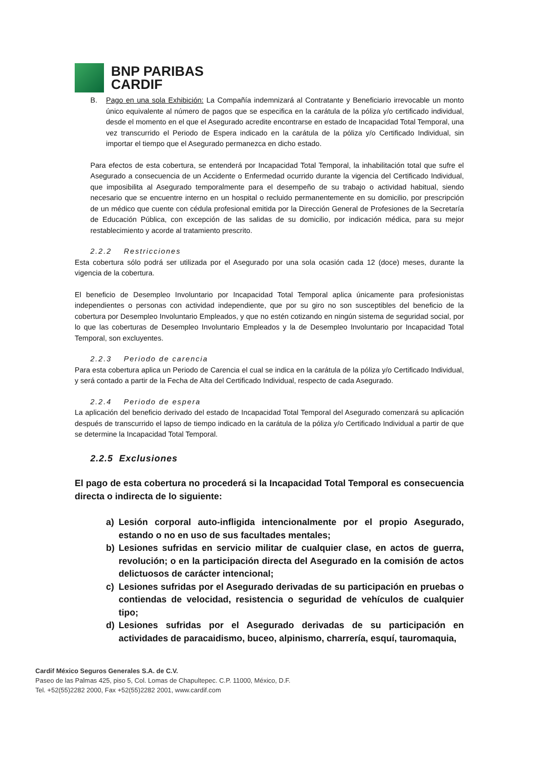BNP PARIBAS
CARDIF
B. Pago en una sola Exhibición: La Compañía indemnizará al Contratante y Beneficiario irrevocable un monto único equivalente al número de pagos que se especifica en la carátula de la póliza y/o certificado individual, desde el momento en el que el Asegurado acredite encontrarse en estado de Incapacidad Total Temporal, una vez transcurrido el Periodo de Espera indicado en la carátula de la póliza y/o Certificado Individual, sin importar el tiempo que el Asegurado permanezca en dicho estado.
Para efectos de esta cobertura, se entenderá por Incapacidad Total Temporal, la inhabilitación total que sufre el Asegurado a consecuencia de un Accidente o Enfermedad ocurrido durante la vigencia del Certificado Individual, que imposibilita al Asegurado temporalmente para el desempeño de su trabajo o actividad habitual, siendo necesario que se encuentre interno en un hospital o recluido permanentemente en su domicilio, por prescripción de un médico que cuente con cédula profesional emitida por la Dirección General de Profesiones de la Secretaría de Educación Pública, con excepción de las salidas de su domicilio, por indicación médica, para su mejor restablecimiento y acorde al tratamiento prescrito.
2.2.2 Restricciones
Esta cobertura sólo podrá ser utilizada por el Asegurado por una sola ocasión cada 12 (doce) meses, durante la vigencia de la cobertura.
El beneficio de Desempleo Involuntario por Incapacidad Total Temporal aplica únicamente para profesionistas independientes o personas con actividad independiente, que por su giro no son susceptibles del beneficio de la cobertura por Desempleo Involuntario Empleados, y que no estén cotizando en ningún sistema de seguridad social, por lo que las coberturas de Desempleo Involuntario Empleados y la de Desempleo Involuntario por Incapacidad Total Temporal, son excluyentes.
2.2.3 Periodo de carencia
Para esta cobertura aplica un Periodo de Carencia el cual se indica en la carátula de la póliza y/o Certificado Individual, y será contado a partir de la Fecha de Alta del Certificado Individual, respecto de cada Asegurado.
2.2.4 Periodo de espera
La aplicación del beneficio derivado del estado de Incapacidad Total Temporal del Asegurado comenzará su aplicación después de transcurrido el lapso de tiempo indicado en la carátula de la póliza y/o Certificado Individual a partir de que se determine la Incapacidad Total Temporal.
2.2.5 Exclusiones
El pago de esta cobertura no procederá si la Incapacidad Total Temporal es consecuencia directa o indirecta de lo siguiente:
a) Lesión corporal auto-infligida intencionalmente por el propio Asegurado, estando o no en uso de sus facultades mentales;
b) Lesiones sufridas en servicio militar de cualquier clase, en actos de guerra, revolución; o en la participación directa del Asegurado en la comisión de actos delictuosos de carácter intencional;
c) Lesiones sufridas por el Asegurado derivadas de su participación en pruebas o contiendas de velocidad, resistencia o seguridad de vehículos de cualquier tipo;
d) Lesiones sufridas por el Asegurado derivadas de su participación en actividades de paracaidismo, buceo, alpinismo, charrería, esquí, tauromaquia,
Cardif México Seguros Generales S.A. de C.V.
Paseo de las Palmas 425, piso 5, Col. Lomas de Chapultepec. C.P. 11000, México, D.F.
Tel. +52(55)2282 2000, Fax +52(55)2282 2001, www.cardif.com